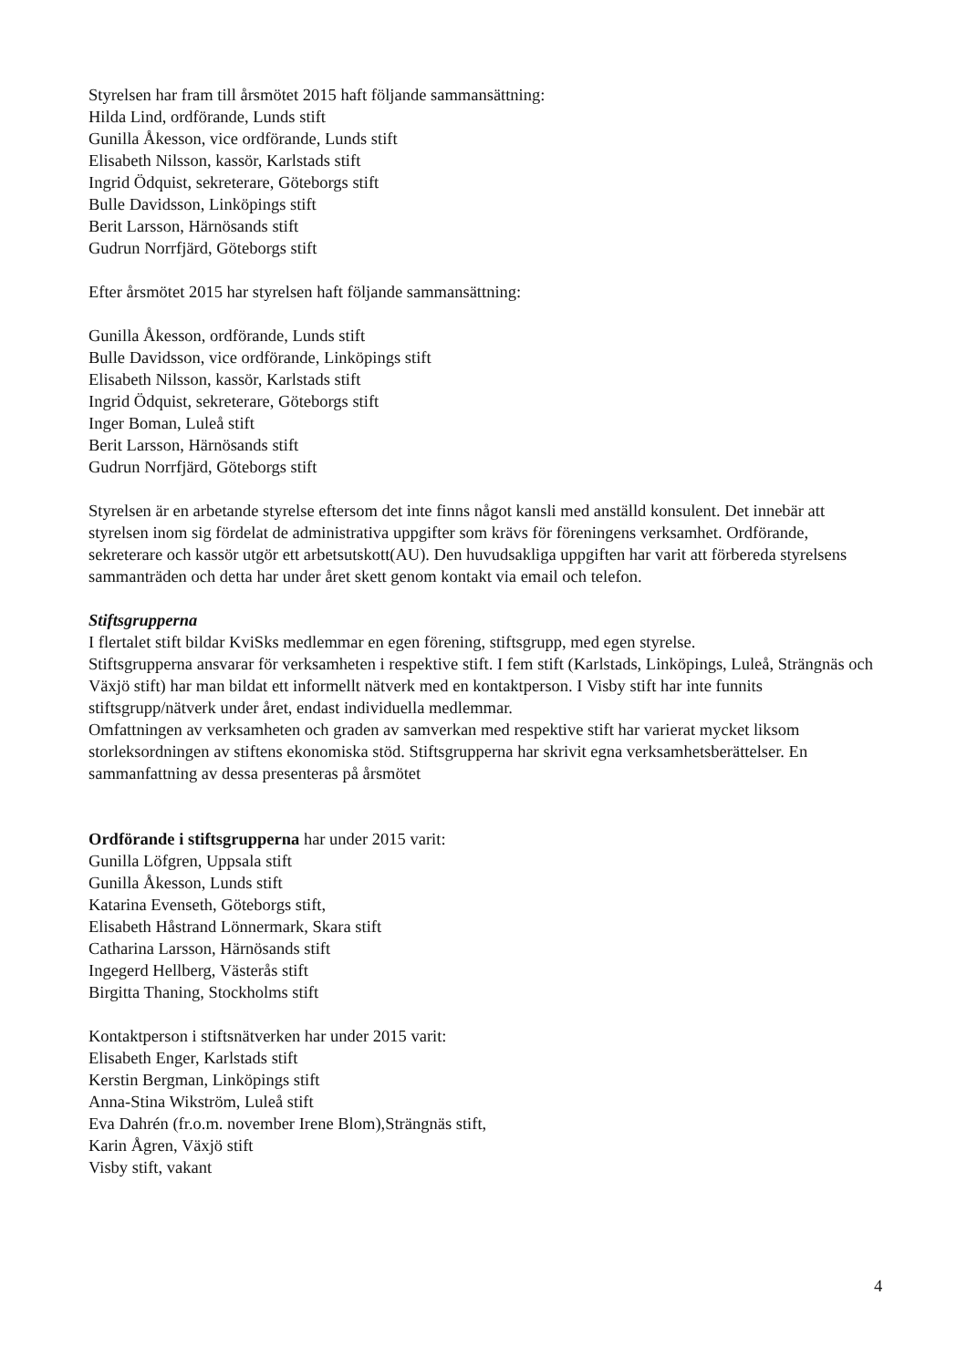Styrelsen har fram till årsmötet 2015 haft följande sammansättning:
Hilda Lind, ordförande, Lunds stift
Gunilla Åkesson, vice ordförande, Lunds stift
Elisabeth Nilsson, kassör, Karlstads stift
Ingrid Ödquist, sekreterare, Göteborgs stift
Bulle Davidsson, Linköpings stift
Berit Larsson, Härnösands stift
Gudrun Norrfjärd, Göteborgs stift
Efter årsmötet 2015 har styrelsen haft följande sammansättning:
Gunilla Åkesson, ordförande, Lunds stift
Bulle Davidsson, vice ordförande, Linköpings stift
Elisabeth Nilsson, kassör, Karlstads stift
Ingrid Ödquist, sekreterare, Göteborgs stift
Inger Boman, Luleå stift
Berit Larsson, Härnösands stift
Gudrun Norrfjärd, Göteborgs stift
Styrelsen är en arbetande styrelse eftersom det inte finns något kansli med anställd konsulent. Det innebär att styrelsen inom sig fördelat de administrativa uppgifter som krävs för föreningens verksamhet. Ordförande, sekreterare och kassör utgör ett arbetsutskott(AU). Den huvudsakliga uppgiften har varit att förbereda styrelsens sammanträden och detta har under året skett genom kontakt via email och telefon.
Stiftsgrupperna
I flertalet stift bildar KviSks medlemmar en egen förening, stiftsgrupp, med egen styrelse.
Stiftsgrupperna ansvarar för verksamheten i respektive stift. I fem stift (Karlstads, Linköpings, Luleå, Strängnäs och Växjö stift) har man bildat ett informellt nätverk med en kontaktperson. I Visby stift har inte funnits stiftsgrupp/nätverk under året, endast individuella medlemmar.
Omfattningen av verksamheten och graden av samverkan med respektive stift har varierat mycket liksom storleksordningen av stiftens ekonomiska stöd. Stiftsgrupperna har skrivit egna verksamhetsberättelser. En sammanfattning av dessa presenteras på årsmötet
Ordförande i stiftsgrupperna har under 2015 varit:
Gunilla Löfgren, Uppsala stift
Gunilla Åkesson, Lunds stift
Katarina Evenseth, Göteborgs stift,
Elisabeth Håstrand Lönnermark, Skara stift
Catharina Larsson, Härnösands stift
Ingegerd Hellberg, Västerås stift
Birgitta Thaning, Stockholms stift
Kontaktperson i stiftsnätverken har under 2015 varit:
Elisabeth Enger, Karlstads stift
Kerstin Bergman, Linköpings stift
Anna-Stina Wikström, Luleå stift
Eva Dahrén (fr.o.m. november Irene Blom),Strängnäs stift,
Karin Ågren, Växjö stift
Visby stift, vakant
4